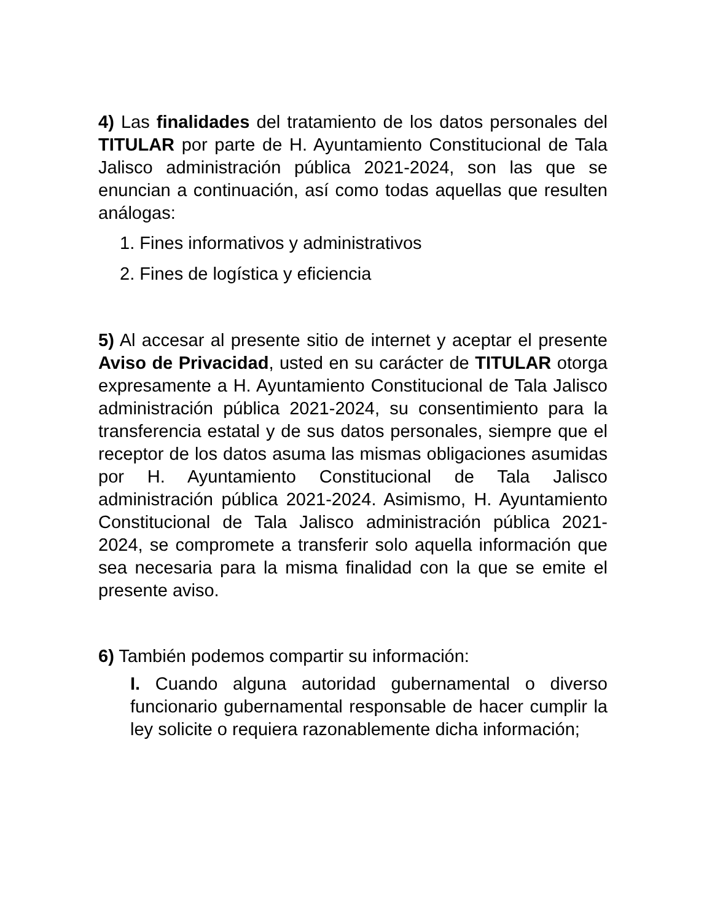4) Las finalidades del tratamiento de los datos personales del TITULAR por parte de H. Ayuntamiento Constitucional de Tala Jalisco administración pública 2021-2024, son las que se enuncian a continuación, así como todas aquellas que resulten análogas:
1. Fines informativos y administrativos
2. Fines de logística y eficiencia
5) Al accesar al presente sitio de internet y aceptar el presente Aviso de Privacidad, usted en su carácter de TITULAR otorga expresamente a H. Ayuntamiento Constitucional de Tala Jalisco administración pública 2021-2024, su consentimiento para la transferencia estatal y de sus datos personales, siempre que el receptor de los datos asuma las mismas obligaciones asumidas por H. Ayuntamiento Constitucional de Tala Jalisco administración pública 2021-2024. Asimismo, H. Ayuntamiento Constitucional de Tala Jalisco administración pública 2021-2024, se compromete a transferir solo aquella información que sea necesaria para la misma finalidad con la que se emite el presente aviso.
6) También podemos compartir su información:
I. Cuando alguna autoridad gubernamental o diverso funcionario gubernamental responsable de hacer cumplir la ley solicite o requiera razonablemente dicha información;